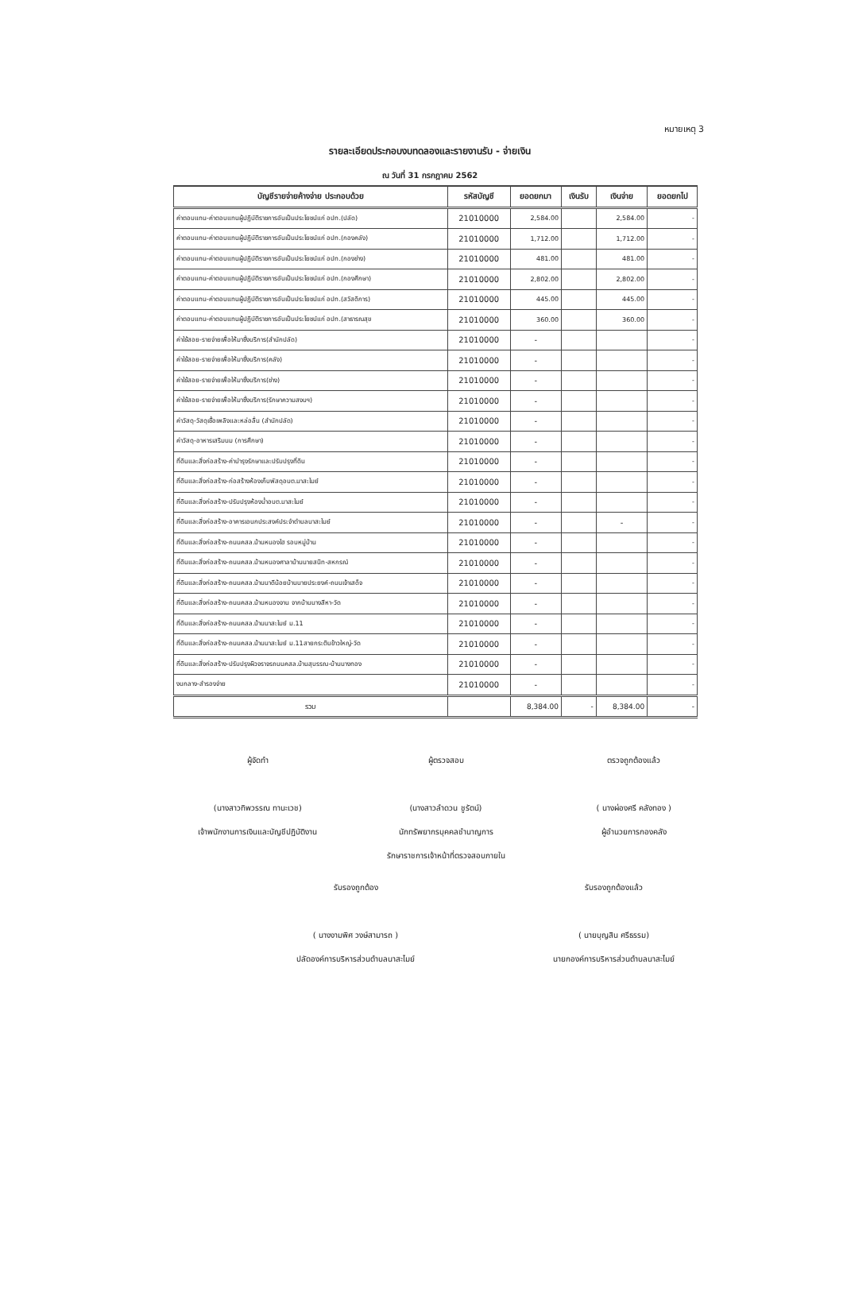หมายเหตุ 3
รายละเอียดประกอบงบทดลองและรายงานรับ - จ่ายเงิน
ณ วันที่ 31 กรกฎาคม 2562
| บัญชีรายจ่ายค้างจ่าย ประกอบด้วย | รหัสบัญชี | ยอดยกมา | เงินรับ | เงินจ่าย | ยอดยกไป |
| --- | --- | --- | --- | --- | --- |
| ค่าตอบแทน-ค่าตอบแทนผู้ปฏิบัติราชการอันเป็นประโยชน์แก่ อปท.(ปลัด) | 21010000 | 2,584.00 | | 2,584.00 | - |
| ค่าตอบแทน-ค่าตอบแทนผู้ปฏิบัติราชการอันเป็นประโยชน์แก่ อปท.(กองคลัง) | 21010000 | 1,712.00 | | 1,712.00 | - |
| ค่าตอบแทน-ค่าตอบแทนผู้ปฏิบัติราชการอันเป็นประโยชน์แก่ อปท.(กองช่าง) | 21010000 | 481.00 | | 481.00 | - |
| ค่าตอบแทน-ค่าตอบแทนผู้ปฏิบัติราชการอันเป็นประโยชน์แก่ อปท.(กองศึกษา) | 21010000 | 2,802.00 | | 2,802.00 | - |
| ค่าตอบแทน-ค่าตอบแทนผู้ปฏิบัติราชการอันเป็นประโยชน์แก่ อปท.(สวัสดิการ) | 21010000 | 445.00 | | 445.00 | - |
| ค่าตอบแทน-ค่าตอบแทนผู้ปฏิบัติราชการอันเป็นประโยชน์แก่ อปท.(สาธารณสุข | 21010000 | 360.00 | | 360.00 | - |
| ค่าใช้สอย-รายจ่ายเพื่อให้มาซึ่งบริการ(สำนักปลัด) | 21010000 | - | | | - |
| ค่าใช้สอย-รายจ่ายเพื่อให้มาซึ่งบริการ(คลัง) | 21010000 | - | | | - |
| ค่าใช้สอย-รายจ่ายเพื่อให้มาซึ่งบริการ(ช่าง) | 21010000 | - | | | - |
| ค่าใช้สอย-รายจ่ายเพื่อให้มาซึ่งบริการ(รักษาความสงบฯ) | 21010000 | - | | | - |
| ค่าวัสดุ-วัสดุเชื้อเพลิงและหล่อลื่น (สำนักปลัด) | 21010000 | - | | | - |
| ค่าวัสดุ-อาหารเสริมนม (การศึกษา) | 21010000 | - | | | - |
| ที่ดินและสิ่งก่อสร้าง-ค่าบำรุงรักษาและปรับปรุงที่ดิน | 21010000 | - | | | - |
| ที่ดินและสิ่งก่อสร้าง-ก่อสร้างห้องเก็บพัสดุอบต.นาสะไมย์ | 21010000 | - | | | - |
| ที่ดินและสิ่งก่อสร้าง-ปรับปรุงห้องน้ำอบต.นาสะไมย์ | 21010000 | - | | | - |
| ที่ดินและสิ่งก่อสร้าง-อาคารเอนกประสงค์ประจำตำบลนาสะไมย์ | 21010000 | - | | - | - |
| ที่ดินและสิ่งก่อสร้าง-ถนนคสล.บ้านหนองไฮ รอบหมู่บ้าน | 21010000 | - | | | - |
| ที่ดินและสิ่งก่อสร้าง-ถนนคสล.บ้านหนองศาลาบ้านนายสนิท-สหกรณ์ | 21010000 | - | | | - |
| ที่ดินและสิ่งก่อสร้าง-ถนนคสล.บ้านนาดีน้อยบ้านนายประยงค์-ถนนเจ้าเสด็จ | 21010000 | - | | | - |
| ที่ดินและสิ่งก่อสร้าง-ถนนคสล.บ้านหนองจาน จากบ้านนางสีหา-วัด | 21010000 | - | | | - |
| ที่ดินและสิ่งก่อสร้าง-ถนนคสล.บ้านนาสะไมย์ ม.11 | 21010000 | - | | | - |
| ที่ดินและสิ่งก่อสร้าง-ถนนคสล.บ้านนาสะไมย์ ม.11สายกระติบข้าวใหญ่-วัด | 21010000 | - | | | - |
| ที่ดินและสิ่งก่อสร้าง-ปรับปรุงผิวจราจรถนนคสล.บ้านสุบรรณ-บ้านนางทอง | 21010000 | - | | | - |
| งบกลาง-สำรองจ่าย | 21010000 | - | | | - |
| รวม | | 8,384.00 | - | 8,384.00 | - |
ผู้จัดทำ
(นางสาวทิพวรรณ ทานะเวช)
เจ้าพนักงานการเงินและบัญชีปฏิบัติงาน
ผู้ตรวจสอบ
(นางสาวลำดวน ชูรัตน์)
นักทรัพยากรบุคคลชำนาญการ
รักษาราชการเจ้าหน้าที่ตรวจสอบภายใน
ตรวจถูกต้องแล้ว
( นางผ่องศรี คลังทอง )
ผู้อำนวยการกองคลัง
รับรองถูกต้อง
( นางงามพิศ วงษ์สามารถ )
ปลัดองค์การบริหารส่วนตำบลนาสะไมย์
รับรองถูกต้องแล้ว
( นายบุญสิน ศรีธรรม)
นายกองค์การบริหารส่วนตำบลนาสะไมย์